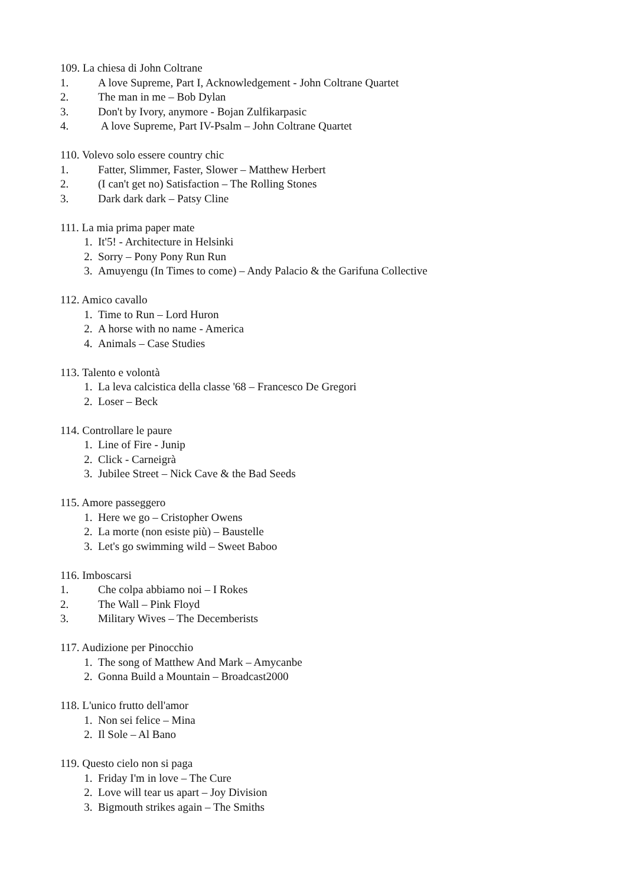109. La chiesa di John Coltrane
1. A love Supreme, Part I, Acknowledgement - John Coltrane Quartet
2. The man in me – Bob Dylan
3. Don't by Ivory, anymore - Bojan Zulfikarpasic
4. A love Supreme, Part IV-Psalm – John Coltrane Quartet
110. Volevo solo essere country chic
1. Fatter, Slimmer, Faster, Slower – Matthew Herbert
2. (I can't get no) Satisfaction – The Rolling Stones
3. Dark dark dark – Patsy Cline
111. La mia prima paper mate
1. It'5! - Architecture in Helsinki
2. Sorry – Pony Pony Run Run
3. Amuyengu (In Times to come) – Andy Palacio & the Garifuna Collective
112. Amico cavallo
1. Time to Run – Lord Huron
2. A horse with no name - America
4. Animals – Case Studies
113. Talento e volontà
1. La leva calcistica della classe '68 – Francesco De Gregori
2. Loser – Beck
114. Controllare le paure
1. Line of Fire - Junip
2. Click - Carneigrà
3. Jubilee Street – Nick Cave & the Bad Seeds
115. Amore passeggero
1. Here we go – Cristopher Owens
2. La morte (non esiste più) – Baustelle
3. Let's go swimming wild – Sweet Baboo
116. Imboscarsi
1. Che colpa abbiamo noi – I Rokes
2. The Wall – Pink Floyd
3. Military Wives – The Decemberists
117. Audizione per Pinocchio
1. The song of Matthew And Mark – Amycanbe
2. Gonna Build a Mountain – Broadcast2000
118. L'unico frutto dell'amor
1. Non sei felice – Mina
2. Il Sole – Al Bano
119. Questo cielo non si paga
1. Friday I'm in love – The Cure
2. Love will tear us apart – Joy Division
3. Bigmouth strikes again – The Smiths